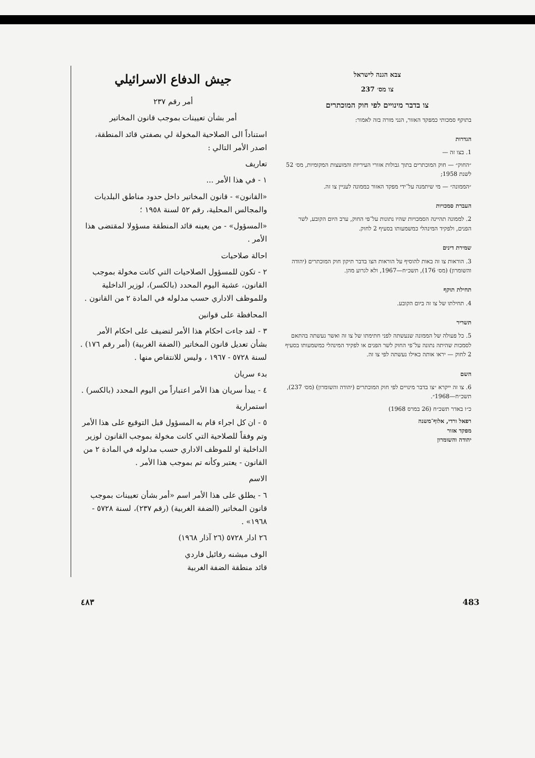צבא הגנה לישראל
צו מס׳ 237
צו בדבר מינויים לפי חוק המוכתרים
בתוקף סמכותי כמפקד האזור, הנני מורה בזה לאמור:
הגדרות
1. בצו זה —
״החוק״ — חוק המוכתרים בתוך גבולות אזורי העיריות והמועצות המקומיות, מס׳ 52 לשנת 1958;
״הממונה״ — מי שיתמנה על־ידי מפקד האזור כממונה לעניין צו זה.
העברת סמכויות
2. לממונה תהיינה הסמכויות שהיו נתונות על־פי החוק, ערב היום הקובע, לשר הפנים, ולפקיד המינהלי כמשמעותו בסעיף 2 לחוק.
שמירת דינים
3. הוראות צו זה באות להוסיף על הוראות הצו בדבר תיקון חוק המוכתרים (יהודה והשומרון) (מס׳ 176), תשכ״ח—1967, ולא לגרוע מהן.
תחילת תוקף
4. תחילתו של צו זה ביום הקובע.
תשריר
5. כל פעולה של הממונה שנעשתה לפני חתימתו של צו זה ואשר נעשתה בהתאם לסמכות שהיתה נתונה על־פי החוק לשר הפנים או לפקיד המינהלי כמשמעותו בסעיף 2 לחוק — יראו אותה כאילו נעשתה לפי צו זה.
השם
6. צו זה ייקרא ״צו בדבר מינויים לפי חוק המוכתרים (יהודה והשומרון) (מס׳ 237), תשכ״ח—1968״.
כ״ו באדר תשכ״ח (26 במרס 1968)
רפאל ורדי, אלוף־משנה
מפקד אזור
יהודה והשומרון
جيش الدفاع الاسرائيلي
أمر رقم ٢٣٧
أمر بشأن تعيينات بموجب قانون المخاتير
استناداً الى الصلاحية المخولة لي بصفتي قائد المنطقة، اصدر الأمر التالي :
تعاريف
١ - في هذا الأمر ...
«القانون» - قانون المخاتير داخل حدود مناطق البلديات والمجالس المحلية، رقم ٥٢ لسنة ١٩٥٨ ؛
«المسؤول» - من يعينه قائد المنطقة مسؤولا لمقتضى هذا الأمر .
احالة صلاحيات
٢ - تكون للمسؤول الصلاحيات التي كانت مخولة بموجب القانون، عشية اليوم المحدد (بالكسر)، لوزير الداخلية وللموظف الاداري حسب مدلوله في المادة ٢ من القانون .
المحافظة على قوانين
٣ - لقد جاءت احكام هذا الأمر لتضيف على احكام الأمر بشأن تعديل قانون المخاتير (الضفة الغربية) (أمر رقم ١٧٦) . لسنة ٥٧٢٨ - ١٩٦٧ ، وليس للانتقاص منها .
بدء سريان
٤ - يبدأ سريان هذا الأمر اعتباراً من اليوم المحدد (بالكسر) .
استمرارية
٥ - ان كل اجراء قام به المسؤول قبل التوقيع على هذا الأمر وتم وفقاً للصلاحية التي كانت مخولة بموجب القانون لوزير الداخلية او للموظف الاداري حسب مدلوله في المادة ٢ من القانون - يعتبر وكأنه تم بموجب هذا الأمر .
الاسم
٦ - يطلق على هذا الأمر اسم «أمر بشأن تعيينات بموجب قانون المخاتير (الضفة الغربية) (رقم ٢٣٧)، لسنة ٥٧٢٨ - ١٩٦٨» .
٢٦ ادار ٥٧٢٨ (٢٦ آذار ١٩٦٨)
الوف ميشنه رفائيل فاردي
قائد منطقة الضفة الغربية
٤٨٣ 483